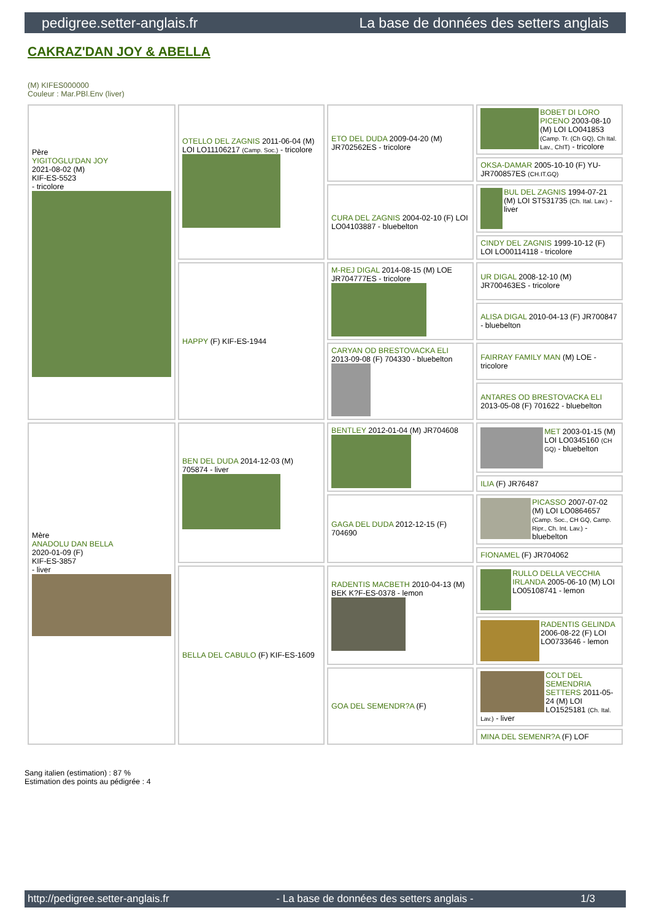pedigree.setter-anglais.fr La base de données des setters anglais
CAKRAZ'DAN JOY & ABELLA
(M) KIFES000000
Couleur : Mar.PBl.Env (liver)
| Père YIGITOGLU'DAN JOY 2021-08-02 (M) KIF-ES-5523 - tricolore | OTELLO DEL ZAGNIS 2011-06-04 (M) LOI LO11106217 (Camp. Soc.) - tricolore | ETO DEL DUDA 2009-04-20 (M) JR702562ES - tricolore | BOBET DI LORO PICENO 2003-08-10 (M) LOI LO041853 (Camp. Tr. (Ch GQ), Ch Ital. Lav., ChIT) - tricolore |
| | | | OKSA-DAMAR 2005-10-10 (F) YU-JR700857ES (CH.IT.GQ) |
| | | CURA DEL ZAGNIS 2004-02-10 (F) LOI LO04103887 - bluebelton | BUL DEL ZAGNIS 1994-07-21 (M) LOI ST531735 (Ch. Ital. Lav.) - liver |
| | | | CINDY DEL ZAGNIS 1999-10-12 (F) LOI LO00114118 - tricolore |
| | HAPPY (F) KIF-ES-1944 | M-REJ DIGAL 2014-08-15 (M) LOE JR704777ES - tricolore | UR DIGAL 2008-12-10 (M) JR700463ES - tricolore |
| | | | ALISA DIGAL 2010-04-13 (F) JR700847 - bluebelton |
| | | CARYAN OD BRESTOVACKA ELI 2013-09-08 (F) 704330 - bluebelton | FAIRRAY FAMILY MAN (M) LOE - tricolore |
| | | | ANTARES OD BRESTOVACKA ELI 2013-05-08 (F) 701622 - bluebelton |
| Mère ANADOLU DAN BELLA 2020-01-09 (F) KIF-ES-3857 - liver | BEN DEL DUDA 2014-12-03 (M) 705874 - liver | BENTLEY 2012-01-04 (M) JR704608 | MET 2003-01-15 (M) LOI LO0345160 (CH GQ) - bluebelton |
| | | | ILIA (F) JR76487 |
| | | GAGA DEL DUDA 2012-12-15 (F) 704690 | PICASSO 2007-07-02 (M) LOI LO0864657 (Camp. Soc., CH GQ, Camp. Ripr., Ch. Int. Lav.) - bluebelton |
| | | | FIONAMEL (F) JR704062 |
| | BELLA DEL CABULO (F) KIF-ES-1609 | RADENTIS MACBETH 2010-04-13 (M) BEK K?F-ES-0378 - lemon | RULLO DELLA VECCHIA IRLANDA 2005-06-10 (M) LOI LO05108741 - lemon |
| | | | RADENTIS GELINDA 2006-08-22 (F) LOI LO0733646 - lemon |
| | | GOA DEL SEMENDR?A (F) | COLT DEL SEMENDRIA SETTERS 2011-05-24 (M) LOI LO1525181 (Ch. Ital. Lav.) - liver |
| | | | MINA DEL SEMENR?A (F) LOF |
Sang italien (estimation) : 87 %
Estimation des points au pédigrée : 4
http://pedigree.setter-anglais.fr - La base de données des setters anglais - 1/3